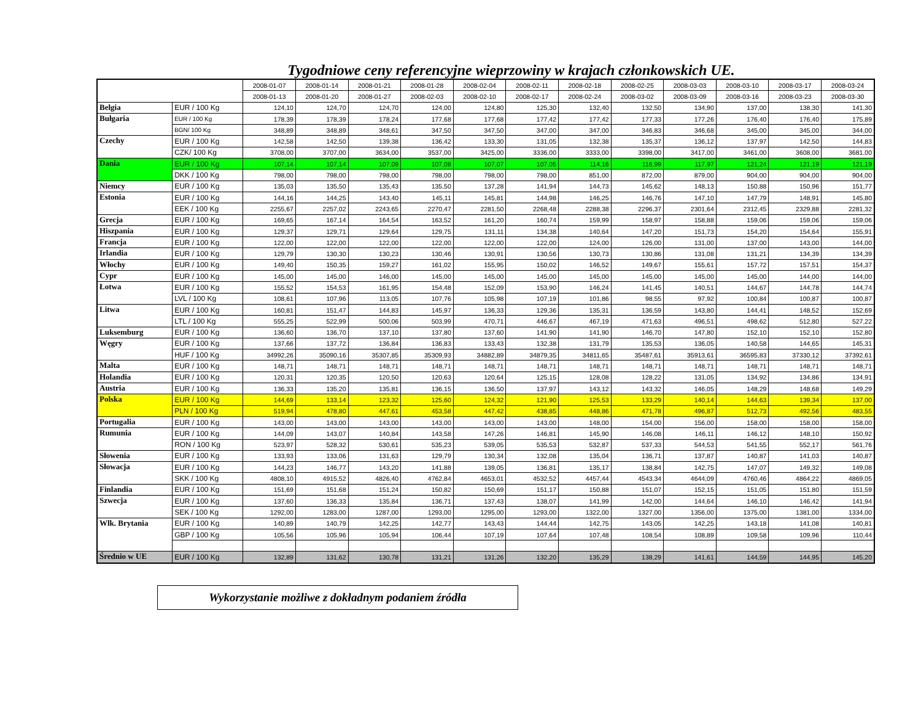Tygodniowe ceny referencyjne wieprzowiny w krajach członkowskich UE.
| | | 2008-01-07 | 2008-01-14 | 2008-01-21 | 2008-01-28 | 2008-02-04 | 2008-02-11 | 2008-02-18 | 2008-02-25 | 2008-03-03 | 2008-03-10 | 2008-03-17 | 2008-03-24 |
| --- | --- | --- | --- | --- | --- | --- | --- | --- | --- | --- | --- | --- | --- |
| | | 2008-01-13 | 2008-01-20 | 2008-01-27 | 2008-02-03 | 2008-02-10 | 2008-02-17 | 2008-02-24 | 2008-03-02 | 2008-03-09 | 2008-03-16 | 2008-03-23 | 2008-03-30 |
| Belgia | EUR / 100 Kg | 124,10 | 124,70 | 124,70 | 124,00 | 124,80 | 125,30 | 132,40 | 132,50 | 134,90 | 137,00 | 138,30 | 141,30 |
| Bułgaria | EUR / 100 Kg | 178,39 | 178,39 | 178,24 | 177,68 | 177,68 | 177,42 | 177,42 | 177,33 | 177,26 | 176,40 | 176,40 | 175,89 |
| | BGN/ 100 Kg | 348,89 | 348,89 | 348,61 | 347,50 | 347,50 | 347,00 | 347,00 | 346,83 | 346,68 | 345,00 | 345,00 | 344,00 |
| Czechy | EUR / 100 Kg | 142,58 | 142,50 | 139,38 | 136,42 | 133,30 | 131,05 | 132,38 | 135,37 | 136,12 | 137,97 | 142,50 | 144,83 |
| | CZK/ 100 Kg | 3708,00 | 3707,00 | 3634,00 | 3537,00 | 3425,00 | 3336,00 | 3333,00 | 3398,00 | 3417,00 | 3461,00 | 3608,00 | 3681,00 |
| Dania | EUR / 100 Kg | 107,14 | 107,14 | 107,09 | 107,08 | 107,07 | 107,05 | 114,16 | 116,99 | 117,97 | 121,24 | 121,19 | 121,19 |
| | DKK / 100 Kg | 798,00 | 798,00 | 798,00 | 798,00 | 798,00 | 798,00 | 851,00 | 872,00 | 879,00 | 904,00 | 904,00 | 904,00 |
| Niemcy | EUR / 100 Kg | 135,03 | 135,50 | 135,43 | 135,50 | 137,28 | 141,94 | 144,73 | 145,62 | 148,13 | 150,88 | 150,96 | 151,77 |
| Estonia | EUR / 100 Kg | 144,16 | 144,25 | 143,40 | 145,11 | 145,81 | 144,98 | 146,25 | 146,76 | 147,10 | 147,79 | 148,91 | 145,80 |
| | EEK / 100 Kg | 2255,67 | 2257,02 | 2243,65 | 2270,47 | 2281,50 | 2268,48 | 2288,38 | 2296,37 | 2301,64 | 2312,45 | 2329,88 | 2281,32 |
| Grecja | EUR / 100 Kg | 169,65 | 167,14 | 164,54 | 163,52 | 161,20 | 160,74 | 159,99 | 158,97 | 158,88 | 159,06 | 159,06 | 159,06 |
| Hiszpania | EUR / 100 Kg | 129,37 | 129,71 | 129,64 | 129,75 | 131,11 | 134,38 | 140,64 | 147,20 | 151,73 | 154,20 | 154,64 | 155,91 |
| Francja | EUR / 100 Kg | 122,00 | 122,00 | 122,00 | 122,00 | 122,00 | 122,00 | 124,00 | 126,00 | 131,00 | 137,00 | 143,00 | 144,00 |
| Irlandia | EUR / 100 Kg | 129,79 | 130,30 | 130,23 | 130,46 | 130,91 | 130,56 | 130,73 | 130,86 | 131,08 | 131,21 | 134,39 | 134,39 |
| Włochy | EUR / 100 Kg | 149,40 | 150,35 | 159,27 | 161,02 | 155,95 | 150,02 | 146,52 | 149,67 | 155,61 | 157,72 | 157,51 | 154,37 |
| Cypr | EUR / 100 Kg | 145,00 | 145,00 | 146,00 | 145,00 | 145,00 | 145,00 | 145,00 | 145,00 | 145,00 | 145,00 | 144,00 | 144,00 |
| Łotwa | EUR / 100 Kg | 155,52 | 154,53 | 161,95 | 154,48 | 152,09 | 153,90 | 146,24 | 141,45 | 140,51 | 144,67 | 144,78 | 144,74 |
| | LVL / 100 Kg | 108,61 | 107,96 | 113,05 | 107,76 | 105,98 | 107,19 | 101,86 | 98,55 | 97,92 | 100,84 | 100,87 | 100,87 |
| Litwa | EUR / 100 Kg | 160,81 | 151,47 | 144,83 | 145,97 | 136,33 | 129,36 | 135,31 | 136,59 | 143,80 | 144,41 | 148,52 | 152,69 |
| | LTL / 100 Kg | 555,25 | 522,99 | 500,06 | 503,99 | 470,71 | 446,67 | 467,19 | 471,63 | 496,51 | 498,62 | 512,80 | 527,22 |
| Luksemburg | EUR / 100 Kg | 136,60 | 136,70 | 137,10 | 137,80 | 137,60 | 141,90 | 141,90 | 146,70 | 147,80 | 152,10 | 152,10 | 152,80 |
| Węgry | EUR / 100 Kg | 137,66 | 137,72 | 136,84 | 136,83 | 133,43 | 132,38 | 131,79 | 135,53 | 136,05 | 140,58 | 144,65 | 145,31 |
| | HUF / 100 Kg | 34992,26 | 35090,16 | 35307,85 | 35309,93 | 34882,89 | 34879,35 | 34811,65 | 35487,61 | 35913,61 | 36595,83 | 37330,12 | 37392,61 |
| Malta | EUR / 100 Kg | 148,71 | 148,71 | 148,71 | 148,71 | 148,71 | 148,71 | 148,71 | 148,71 | 148,71 | 148,71 | 148,71 | 148,71 |
| Holandia | EUR / 100 Kg | 120,31 | 120,35 | 120,50 | 120,63 | 120,64 | 125,15 | 128,08 | 128,22 | 131,05 | 134,92 | 134,86 | 134,91 |
| Austria | EUR / 100 Kg | 136,33 | 135,20 | 135,81 | 136,15 | 136,50 | 137,97 | 143,12 | 143,32 | 146,05 | 148,29 | 148,68 | 149,29 |
| Polska | EUR / 100 Kg | 144,69 | 133,14 | 123,32 | 125,60 | 124,32 | 121,90 | 125,53 | 133,29 | 140,14 | 144,63 | 139,34 | 137,00 |
| | PLN / 100 Kg | 519,94 | 478,80 | 447,61 | 453,58 | 447,42 | 438,85 | 448,86 | 471,78 | 496,87 | 512,73 | 492,56 | 483,55 |
| Portugalia | EUR / 100 Kg | 143,00 | 143,00 | 143,00 | 143,00 | 143,00 | 143,00 | 148,00 | 154,00 | 156,00 | 158,00 | 158,00 | 158,00 |
| Rumunia | EUR / 100 Kg | 144,09 | 143,07 | 140,84 | 143,58 | 147,26 | 146,81 | 145,90 | 146,08 | 146,11 | 146,12 | 148,10 | 150,92 |
| | RON / 100 Kg | 523,97 | 528,32 | 530,61 | 535,23 | 539,05 | 535,53 | 532,87 | 537,33 | 544,53 | 541,55 | 552,17 | 561,76 |
| Słowenia | EUR / 100 Kg | 133,93 | 133,06 | 131,63 | 129,79 | 130,34 | 132,08 | 135,04 | 136,71 | 137,87 | 140,87 | 141,03 | 140,87 |
| Słowacja | EUR / 100 Kg | 144,23 | 146,77 | 143,20 | 141,88 | 139,05 | 136,81 | 135,17 | 138,84 | 142,75 | 147,07 | 149,32 | 149,08 |
| | SKK / 100 Kg | 4808,10 | 4915,52 | 4826,40 | 4762,84 | 4653,01 | 4532,52 | 4457,44 | 4543,34 | 4644,09 | 4760,46 | 4864,22 | 4869,05 |
| Finlandia | EUR / 100 Kg | 151,69 | 151,68 | 151,24 | 150,82 | 150,69 | 151,17 | 150,88 | 151,07 | 152,15 | 151,05 | 151,80 | 151,59 |
| Szwecja | EUR / 100 Kg | 137,60 | 136,33 | 135,84 | 136,71 | 137,43 | 138,07 | 141,99 | 142,00 | 144,64 | 146,10 | 146,42 | 141,94 |
| | SEK / 100 Kg | 1292,00 | 1283,00 | 1287,00 | 1293,00 | 1295,00 | 1293,00 | 1322,00 | 1327,00 | 1356,00 | 1375,00 | 1381,00 | 1334,00 |
| Wlk. Brytania | EUR / 100 Kg | 140,89 | 140,79 | 142,25 | 142,77 | 143,43 | 144,44 | 142,75 | 143,05 | 142,25 | 143,18 | 141,08 | 140,81 |
| | GBP / 100 Kg | 105,56 | 105,96 | 105,94 | 106,44 | 107,19 | 107,64 | 107,48 | 108,54 | 108,89 | 109,58 | 109,96 | 110,44 |
| Średnio w UE | EUR / 100 Kg | 132,89 | 131,62 | 130,78 | 131,21 | 131,26 | 132,20 | 135,29 | 138,29 | 141,61 | 144,59 | 144,95 | 145,20 |
Wykorzystanie możliwe z dokładnym podaniem źródła